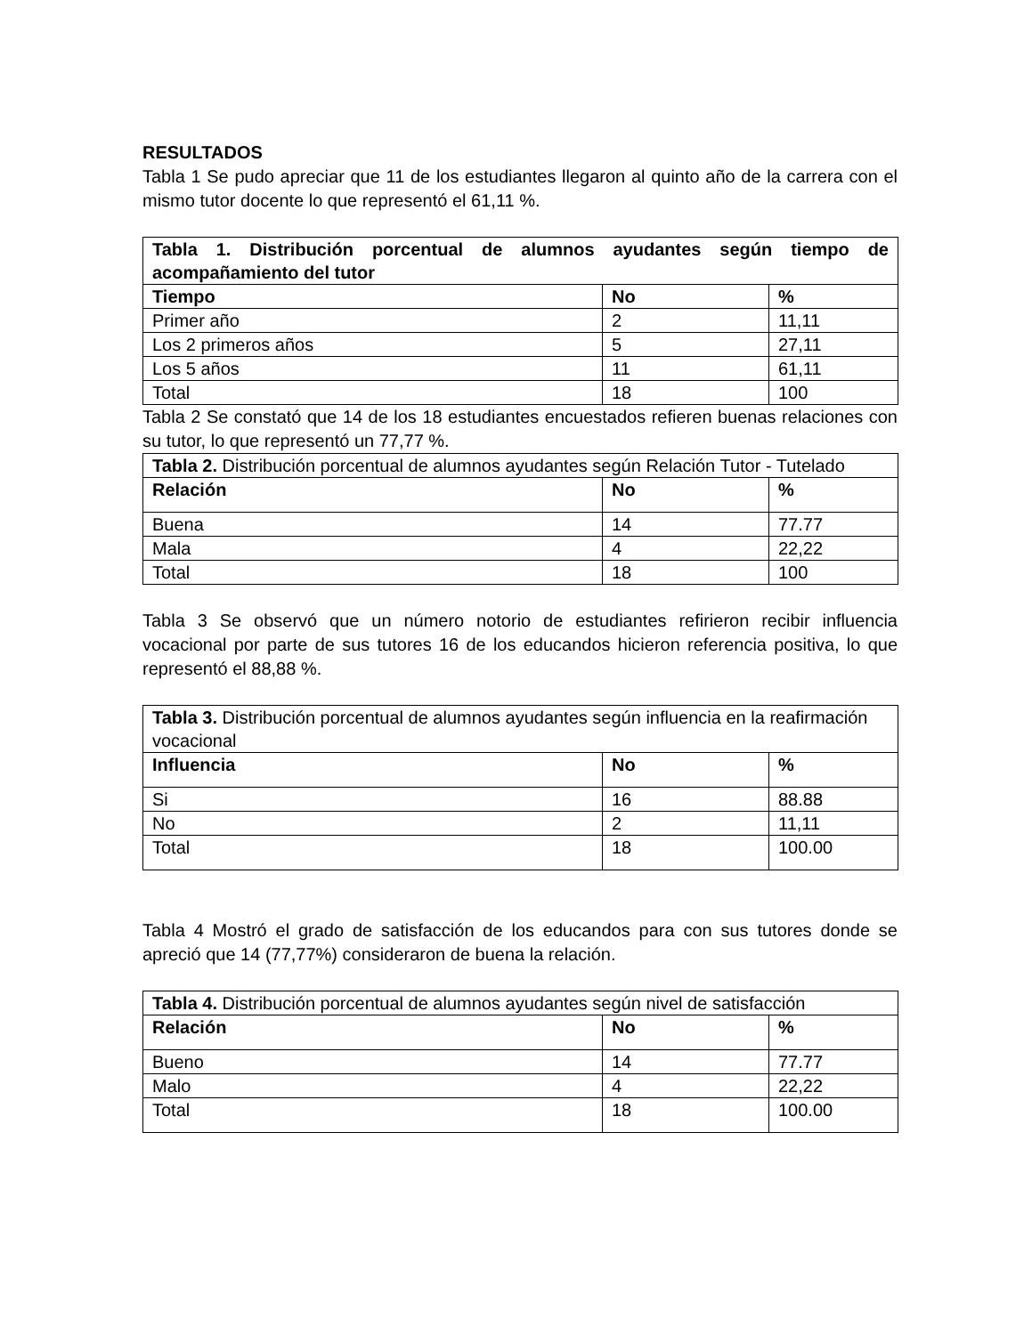RESULTADOS
Tabla 1 Se pudo apreciar que 11 de los estudiantes llegaron al quinto año de la carrera con el mismo tutor docente lo que representó el 61,11 %.
| Tabla 1. Distribución porcentual de alumnos ayudantes según tiempo de acompañamiento del tutor | | |
| --- | --- | --- |
| Tiempo | No | % |
| Primer año | 2 | 11,11 |
| Los 2 primeros años | 5 | 27,11 |
| Los 5 años | 11 | 61,11 |
| Total | 18 | 100 |
Tabla 2 Se constató que 14 de los 18 estudiantes encuestados refieren buenas relaciones con su tutor, lo que representó un 77,77 %.
| Tabla 2. Distribución porcentual de alumnos ayudantes según Relación Tutor - Tutelado | | |
| Relación | No | % |
| Buena | 14 | 77.77 |
| Mala | 4 | 22,22 |
| Total | 18 | 100 |
Tabla 3 Se observó que un número notorio de estudiantes refirieron recibir influencia vocacional por parte de sus tutores 16 de los educandos hicieron referencia positiva, lo que representó el 88,88 %.
| Tabla 3. Distribución porcentual de alumnos ayudantes según influencia en la reafirmación vocacional | | |
| Influencia | No | % |
| Si | 16 | 88.88 |
| No | 2 | 11,11 |
| Total | 18 | 100.00 |
Tabla 4 Mostró el grado de satisfacción de los educandos para con sus tutores donde se apreció que 14 (77,77%) consideraron de buena la relación.
| Tabla 4. Distribución porcentual de alumnos ayudantes según nivel de satisfacción | | |
| Relación | No | % |
| Bueno | 14 | 77.77 |
| Malo | 4 | 22,22 |
| Total | 18 | 100.00 |